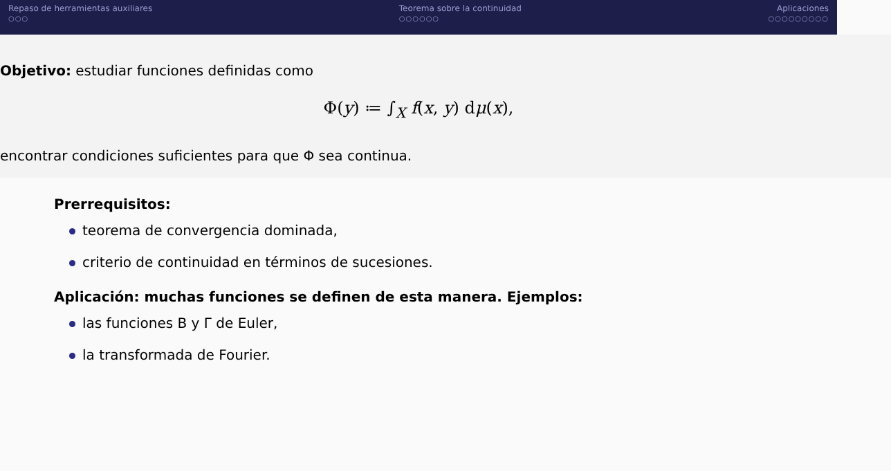Repaso de herramientas auxiliares
○○○
Teorema sobre la continuidad
○○○○○○
Aplicaciones
○○○○○○○○○
Objetivo: estudiar funciones definidas como
Φ(y) ≔ ∫<sub>X</sub> f(x, y) dμ(x),
encontrar condiciones suficientes para que Φ sea continua.
Prerrequisitos:
teorema de convergencia dominada,
criterio de continuidad en términos de sucesiones.
Aplicación: muchas funciones se definen de esta manera. Ejemplos:
las funciones B y Γ de Euler,
la transformada de Fourier.